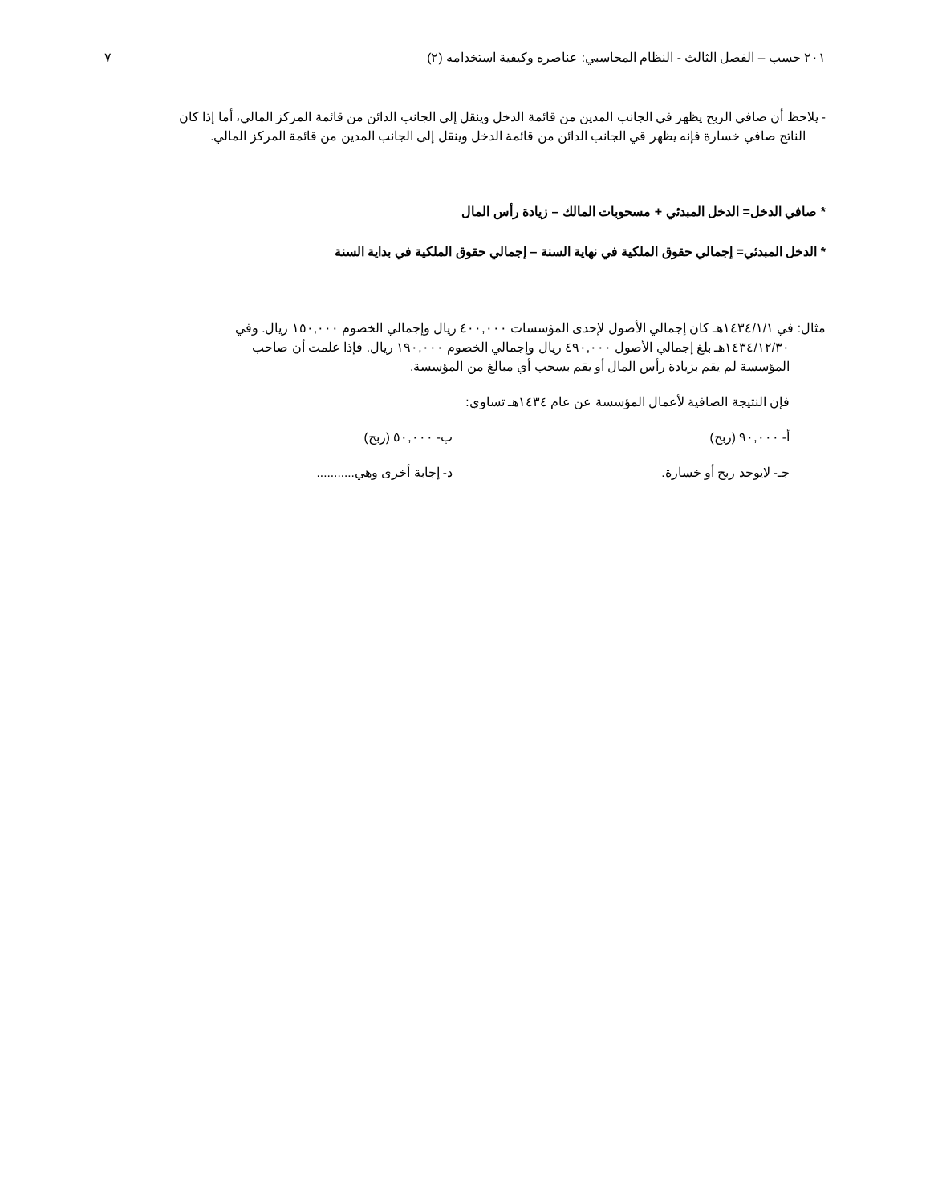٢٠١ حسب – الفصل الثالث - النظام المحاسبي: عناصره وكيفية استخدامه (٢) ٧
- يلاحظ أن صافي الربح يظهر في الجانب المدين من قائمة الدخل وينقل إلى الجانب الدائن من قائمة المركز المالي، أما إذا كان
الناتج صافي خسارة فإنه يظهر قي الجانب الدائن من قائمة الدخل وينقل إلى الجانب المدين من قائمة المركز المالي.
* صافي الدخل= الدخل المبدئي + مسحوبات المالك – زيادة رأس المال
* الدخل المبدئي= إجمالي حقوق الملكية في نهاية السنة – إجمالي حقوق الملكية في بداية السنة
مثال: في ١٤٣٤/١/١هـ كان إجمالي الأصول لإحدى المؤسسات ٤٠٠,٠٠٠ ريال وإجمالي الخصوم ١٥٠,٠٠٠ ريال. وفي
١٤٣٤/١٢/٣٠هـ بلغ إجمالي الأصول ٤٩٠,٠٠٠ ريال وإجمالي الخصوم ١٩٠,٠٠٠ ريال. فإذا علمت أن صاحب
المؤسسة لم يقم بزيادة رأس المال أو يقم بسحب أي مبالغ من المؤسسة.
فإن النتيجة الصافية لأعمال المؤسسة عن عام ١٤٣٤هـ تساوي:
أ- ٩٠,٠٠٠ (ربح) ب- ٥٠,٠٠٠ (ربح)
جـ- لايوجد ربح أو خسارة. د- إجابة أخرى وهي...........